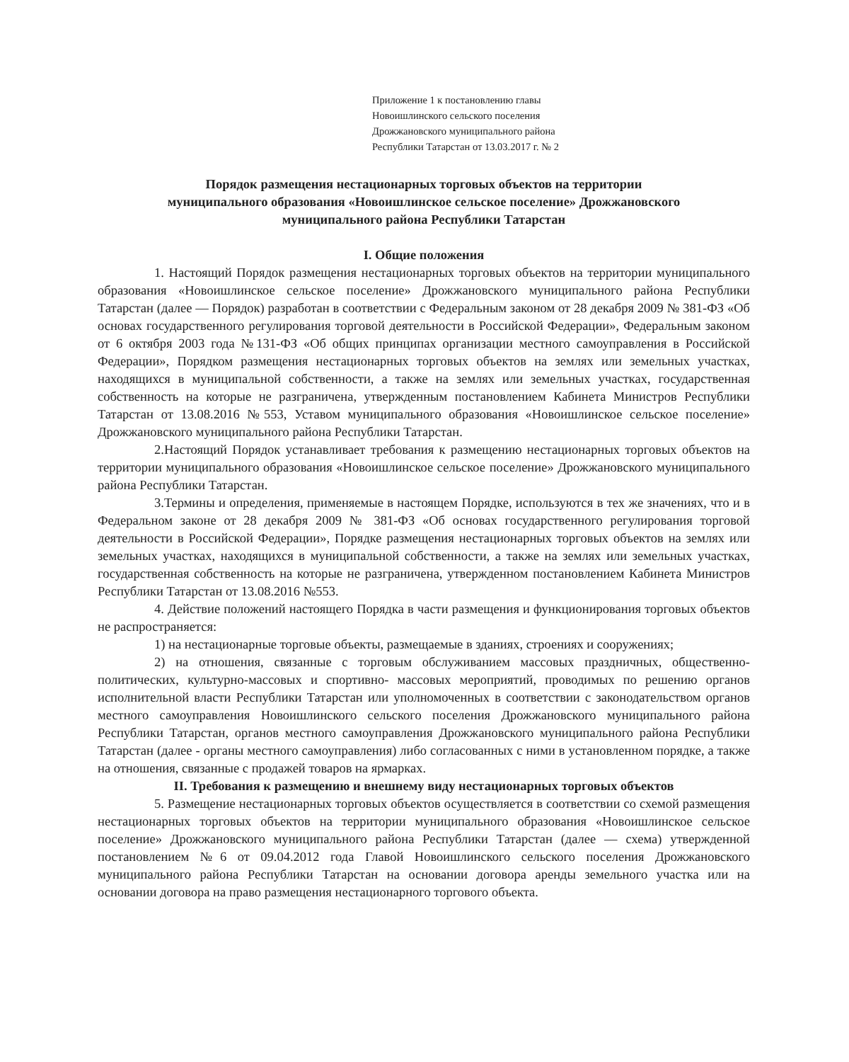Приложение 1 к постановлению главы
Новоишлинского сельского поселения
Дрожжановского муниципального района
Республики Татарстан от 13.03.2017 г. № 2
Порядок размещения нестационарных торговых объектов на территории
муниципального образования «Новоишлинское сельское поселение» Дрожжановского
муниципального района Республики Татарстан
I. Общие положения
1. Настоящий Порядок размещения нестационарных торговых объектов на территории муниципального образования «Новоишлинское сельское поселение» Дрожжановского муниципального района Республики Татарстан (далее — Порядок) разработан в соответствии с Федеральным законом от 28 декабря 2009 № 381-ФЗ «Об основах государственного регулирования торговой деятельности в Российской Федерации», Федеральным законом от 6 октября 2003 года №131-ФЗ «Об общих принципах организации местного самоуправления в Российской Федерации», Порядком размещения нестационарных торговых объектов на землях или земельных участках, находящихся в муниципальной собственности, а также на землях или земельных участках, государственная собственность на которые не разграничена, утвержденным постановлением Кабинета Министров Республики Татарстан от 13.08.2016 №553, Уставом муниципального образования «Новоишлинское сельское поселение» Дрожжановского муниципального района Республики Татарстан.
2.Настоящий Порядок устанавливает требования к размещению нестационарных торговых объектов на территории муниципального образования «Новоишлинское сельское поселение» Дрожжановского муниципального района Республики Татарстан.
3.Термины и определения, применяемые в настоящем Порядке, используются в тех же значениях, что и в Федеральном законе от 28 декабря 2009 № 381-ФЗ «Об основах государственного регулирования торговой деятельности в Российской Федерации», Порядке размещения нестационарных торговых объектов на землях или земельных участках, находящихся в муниципальной собственности, а также на землях или земельных участках, государственная собственность на которые не разграничена, утвержденном постановлением Кабинета Министров Республики Татарстан от 13.08.2016 №553.
4. Действие положений настоящего Порядка в части размещения и функционирования торговых объектов не распространяется:
1) на нестационарные торговые объекты, размещаемые в зданиях, строениях и сооружениях;
2) на отношения, связанные с торговым обслуживанием массовых праздничных, общественно-политических, культурно-массовых и спортивно- массовых мероприятий, проводимых по решению органов исполнительной власти Республики Татарстан или уполномоченных в соответствии с законодательством органов местного самоуправления Новоишлинского сельского поселения Дрожжановского муниципального района Республики Татарстан, органов местного самоуправления Дрожжановского муниципального района Республики Татарстан (далее - органы местного самоуправления) либо согласованных с ними в установленном порядке, а также на отношения, связанные с продажей товаров на ярмарках.
II. Требования к размещению и внешнему виду нестационарных торговых объектов
5. Размещение нестационарных торговых объектов осуществляется в соответствии со схемой размещения нестационарных торговых объектов на территории муниципального образования «Новоишлинское сельское поселение» Дрожжановского муниципального района Республики Татарстан (далее — схема) утвержденной постановлением №6 от 09.04.2012 года Главой Новоишлинского сельского поселения Дрожжановского муниципального района Республики Татарстан на основании договора аренды земельного участка или на основании договора на право размещения нестационарного торгового объекта.